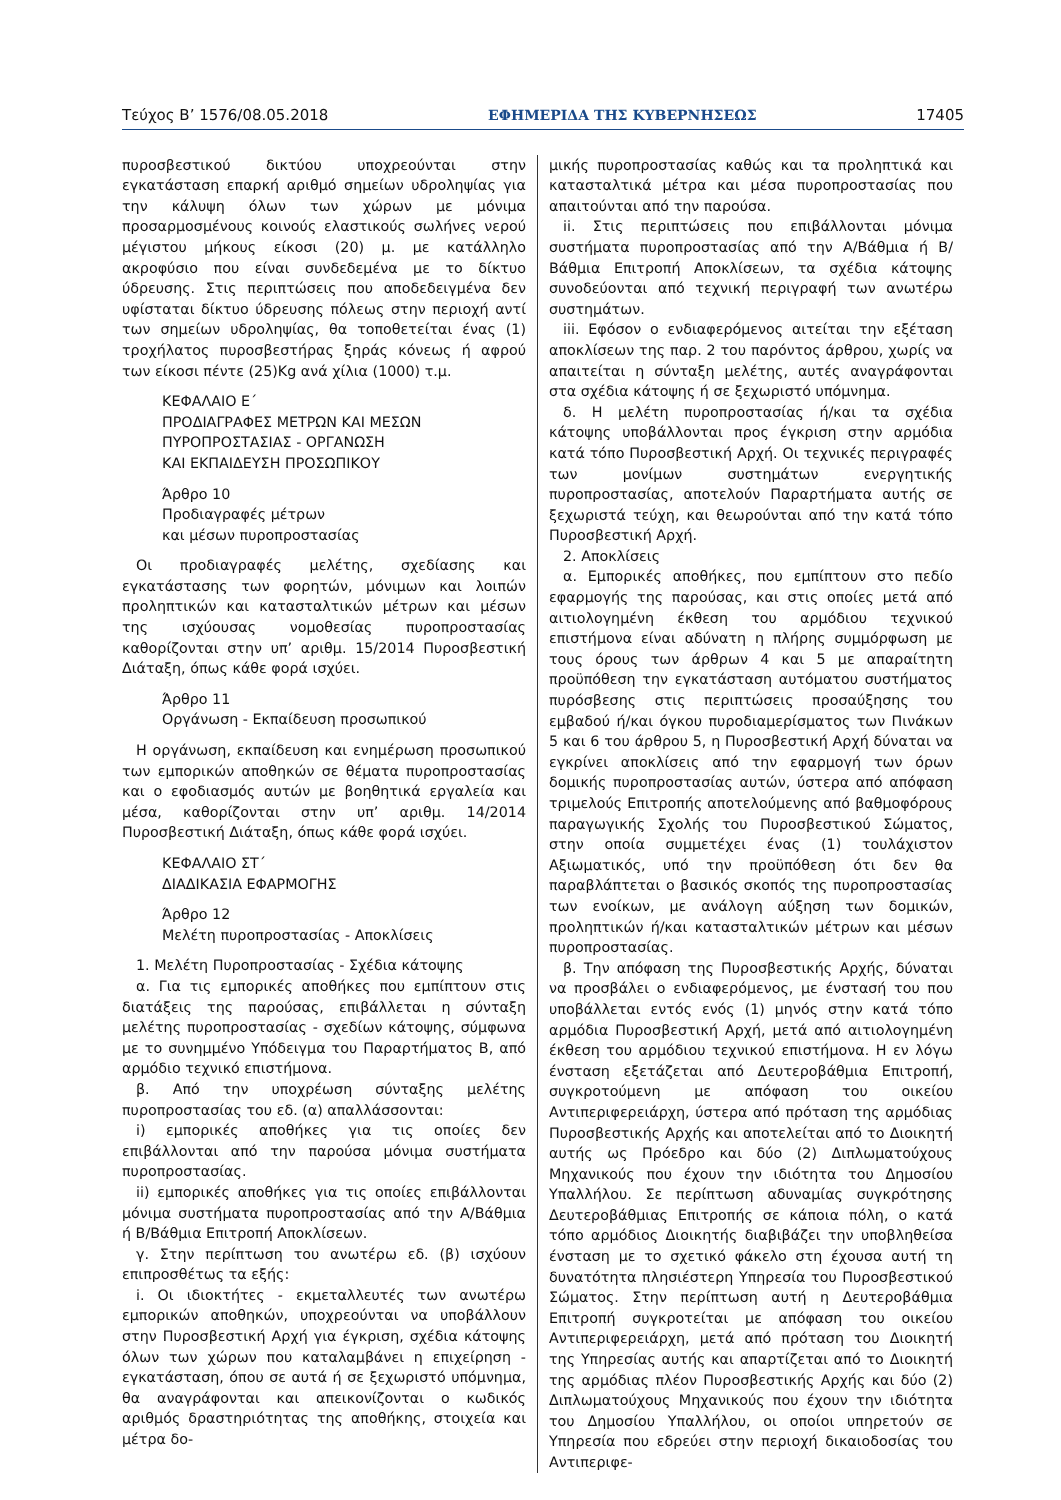Τεύχος Β’ 1576/08.05.2018 ΕΦΗΜΕΡΙΔΑ ΤΗΣ ΚΥΒΕΡΝΗΣΕΩΣ 17405
πυροσβεστικού δικτύου υποχρεούνται στην εγκατάσταση επαρκή αριθμό σημείων υδροληψίας για την κάλυψη όλων των χώρων με μόνιμα προσαρμοσμένους κοινούς ελαστικούς σωλήνες νερού μέγιστου μήκους είκοσι (20) μ. με κατάλληλο ακροφύσιο που είναι συνδεδεμένα με το δίκτυο ύδρευσης. Στις περιπτώσεις που αποδεδειγμένα δεν υφίσταται δίκτυο ύδρευσης πόλεως στην περιοχή αντί των σημείων υδροληψίας, θα τοποθετείται ένας (1) τροχήλατος πυροσβεστήρας ξηράς κόνεως ή αφρού των είκοσι πέντε (25)Kg ανά χίλια (1000) τ.μ.
ΚΕΦΑΛΑΙΟ Ε΄
ΠΡΟΔΙΑΓΡΑΦΕΣ ΜΕΤΡΩΝ ΚΑΙ ΜΕΣΩΝ
ΠΥΡΟΠΡΟΣΤΑΣΙΑΣ - ΟΡΓΑΝΩΣΗ
ΚΑΙ ΕΚΠΑΙΔΕΥΣΗ ΠΡΟΣΩΠΙΚΟΥ
Άρθρο 10
Προδιαγραφές μέτρων
και μέσων πυροπροστασίας
Οι προδιαγραφές μελέτης, σχεδίασης και εγκατάστασης των φορητών, μόνιμων και λοιπών προληπτικών και κατασταλτικών μέτρων και μέσων της ισχύουσας νομοθεσίας πυροπροστασίας καθορίζονται στην υπ’ αριθμ. 15/2014 Πυροσβεστική Διάταξη, όπως κάθε φορά ισχύει.
Άρθρο 11
Οργάνωση - Εκπαίδευση προσωπικού
Η οργάνωση, εκπαίδευση και ενημέρωση προσωπικού των εμπορικών αποθηκών σε θέματα πυροπροστασίας και ο εφοδιασμός αυτών με βοηθητικά εργαλεία και μέσα, καθορίζονται στην υπ’ αριθμ. 14/2014 Πυροσβεστική Διάταξη, όπως κάθε φορά ισχύει.
ΚΕΦΑΛΑΙΟ ΣΤ΄
ΔΙΑΔΙΚΑΣΙΑ ΕΦΑΡΜΟΓΗΣ
Άρθρο 12
Μελέτη πυροπροστασίας - Αποκλίσεις
1. Μελέτη Πυροπροστασίας - Σχέδια κάτοψης
α. Για τις εμπορικές αποθήκες που εμπίπτουν στις διατάξεις της παρούσας, επιβάλλεται η σύνταξη μελέτης πυροπροστασίας - σχεδίων κάτοψης, σύμφωνα με το συνημμένο Υπόδειγμα του Παραρτήματος Β, από αρμόδιο τεχνικό επιστήμονα.
β. Από την υποχρέωση σύνταξης μελέτης πυροπροστασίας του εδ. (α) απαλλάσσονται:
i) εμπορικές αποθήκες για τις οποίες δεν επιβάλλονται από την παρούσα μόνιμα συστήματα πυροπροστασίας.
ii) εμπορικές αποθήκες για τις οποίες επιβάλλονται μόνιμα συστήματα πυροπροστασίας από την Α/Βάθμια ή Β/Βάθμια Επιτροπή Αποκλίσεων.
γ. Στην περίπτωση του ανωτέρω εδ. (β) ισχύουν επιπροσθέτως τα εξής:
i. Οι ιδιοκτήτες - εκμεταλλευτές των ανωτέρω εμπορικών αποθηκών, υποχρεούνται να υποβάλλουν στην Πυροσβεστική Αρχή για έγκριση, σχέδια κάτοψης όλων των χώρων που καταλαμβάνει η επιχείρηση - εγκατάσταση, όπου σε αυτά ή σε ξεχωριστό υπόμνημα, θα αναγράφονται και απεικονίζονται ο κωδικός αριθμός δραστηριότητας της αποθήκης, στοιχεία και μέτρα δο-
μικής πυροπροστασίας καθώς και τα προληπτικά και κατασταλτικά μέτρα και μέσα πυροπροστασίας που απαιτούνται από την παρούσα.
ii. Στις περιπτώσεις που επιβάλλονται μόνιμα συστήματα πυροπροστασίας από την Α/Βάθμια ή Β/Βάθμια Επιτροπή Αποκλίσεων, τα σχέδια κάτοψης συνοδεύονται από τεχνική περιγραφή των ανωτέρω συστημάτων.
iii. Εφόσον ο ενδιαφερόμενος αιτείται την εξέταση αποκλίσεων της παρ. 2 του παρόντος άρθρου, χωρίς να απαιτείται η σύνταξη μελέτης, αυτές αναγράφονται στα σχέδια κάτοψης ή σε ξεχωριστό υπόμνημα.
δ. Η μελέτη πυροπροστασίας ή/και τα σχέδια κάτοψης υποβάλλονται προς έγκριση στην αρμόδια κατά τόπο Πυροσβεστική Αρχή. Οι τεχνικές περιγραφές των μονίμων συστημάτων ενεργητικής πυροπροστασίας, αποτελούν Παραρτήματα αυτής σε ξεχωριστά τεύχη, και θεωρούνται από την κατά τόπο Πυροσβεστική Αρχή.
2. Αποκλίσεις
α. Εμπορικές αποθήκες, που εμπίπτουν στο πεδίο εφαρμογής της παρούσας, και στις οποίες μετά από αιτιολογημένη έκθεση του αρμόδιου τεχνικού επιστήμονα είναι αδύνατη η πλήρης συμμόρφωση με τους όρους των άρθρων 4 και 5 με απαραίτητη προϋπόθεση την εγκατάσταση αυτόματου συστήματος πυρόσβεσης στις περιπτώσεις προσαύξησης του εμβαδού ή/και όγκου πυροδιαμερίσματος των Πινάκων 5 και 6 του άρθρου 5, η Πυροσβεστική Αρχή δύναται να εγκρίνει αποκλίσεις από την εφαρμογή των όρων δομικής πυροπροστασίας αυτών, ύστερα από απόφαση τριμελούς Επιτροπής αποτελούμενης από βαθμοφόρους παραγωγικής Σχολής του Πυροσβεστικού Σώματος, στην οποία συμμετέχει ένας (1) τουλάχιστον Αξιωματικός, υπό την προϋπόθεση ότι δεν θα παραβλάπτεται ο βασικός σκοπός της πυροπροστασίας των ενοίκων, με ανάλογη αύξηση των δομικών, προληπτικών ή/και κατασταλτικών μέτρων και μέσων πυροπροστασίας.
β. Την απόφαση της Πυροσβεστικής Αρχής, δύναται να προσβάλει ο ενδιαφερόμενος, με ένστασή του που υποβάλλεται εντός ενός (1) μηνός στην κατά τόπο αρμόδια Πυροσβεστική Αρχή, μετά από αιτιολογημένη έκθεση του αρμόδιου τεχνικού επιστήμονα. Η εν λόγω ένσταση εξετάζεται από Δευτεροβάθμια Επιτροπή, συγκροτούμενη με απόφαση του οικείου Αντιπεριφερειάρχη, ύστερα από πρόταση της αρμόδιας Πυροσβεστικής Αρχής και αποτελείται από το Διοικητή αυτής ως Πρόεδρο και δύο (2) Διπλωματούχους Μηχανικούς που έχουν την ιδιότητα του Δημοσίου Υπαλλήλου. Σε περίπτωση αδυναμίας συγκρότησης Δευτεροβάθμιας Επιτροπής σε κάποια πόλη, ο κατά τόπο αρμόδιος Διοικητής διαβιβάζει την υποβληθείσα ένσταση με το σχετικό φάκελο στη έχουσα αυτή τη δυνατότητα πλησιέστερη Υπηρεσία του Πυροσβεστικού Σώματος. Στην περίπτωση αυτή η Δευτεροβάθμια Επιτροπή συγκροτείται με απόφαση του οικείου Αντιπεριφερειάρχη, μετά από πρόταση του Διοικητή της Υπηρεσίας αυτής και απαρτίζεται από το Διοικητή της αρμόδιας πλέον Πυροσβεστικής Αρχής και δύο (2) Διπλωματούχους Μηχανικούς που έχουν την ιδιότητα του Δημοσίου Υπαλλήλου, οι οποίοι υπηρετούν σε Υπηρεσία που εδρεύει στην περιοχή δικαιοδοσίας του Αντιπεριφε-